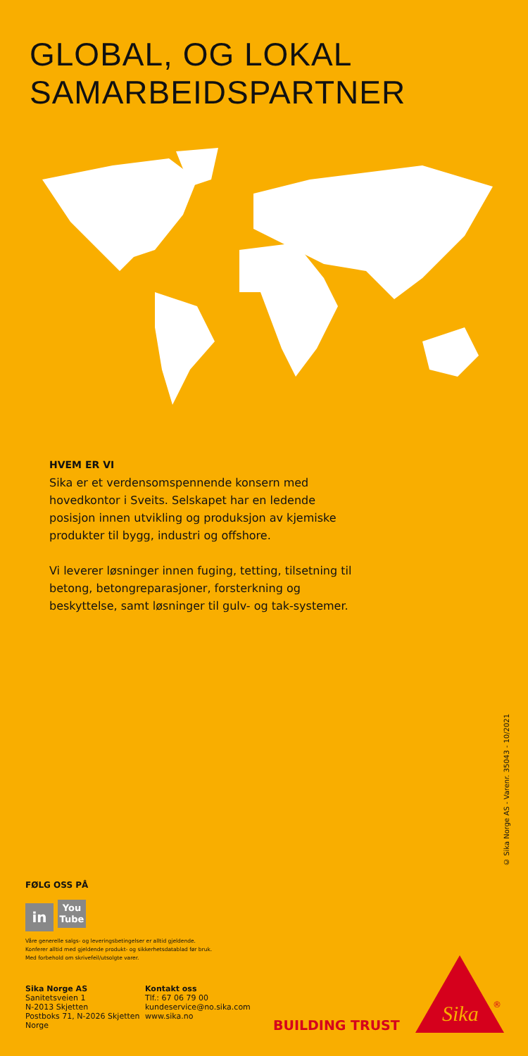GLOBAL, OG LOKAL
SAMARBEIDSPARTNER
HVEM ER VI
Sika er et verdensomspennende konsern med hovedkontor i Sveits. Selskapet har en ledende posisjon innen utvikling og produksjon av kjemiske produkter til bygg, industri og offshore.
Vi leverer løsninger innen fuging, tetting, tilsetning til betong, betongreparasjoner, forsterkning og beskyttelse, samt løsninger til gulv- og tak-systemer.
© Sika Norge AS - Varenr. 35043 - 10/2021
FØLG OSS PÅ
in You
Tube
Våre generelle salgs- og leveringsbetingelser er alltid gjeldende.
Konferer alltid med gjeldende produkt- og sikkerhetsdatablad før bruk.
Med forbehold om skrivefeil/utsolgte varer.
Sika Norge AS
Sanitetsveien 1
N-2013 Skjetten
Postboks 71, N-2026 Skjetten
Norge
Kontakt oss
Tlf.: 67 06 79 00
kundeservice@no.sika.com
www.sika.no
BUILDING TRUST
Sika
®